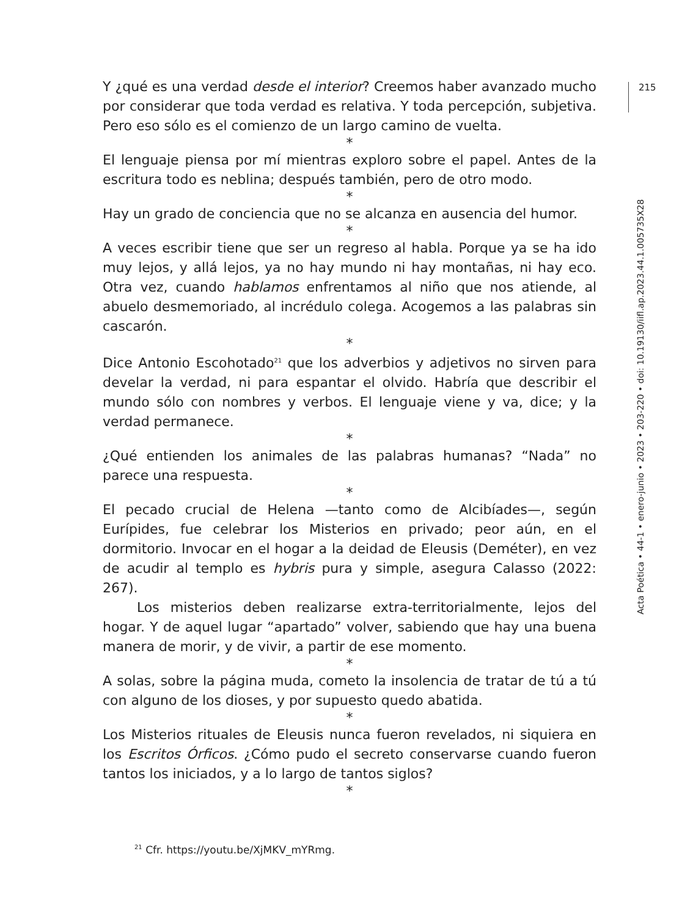Y ¿qué es una verdad desde el interior? Creemos haber avanzado mucho por considerar que toda verdad es relativa. Y toda percepción, subjetiva. Pero eso sólo es el comienzo de un largo camino de vuelta.
*
El lenguaje piensa por mí mientras exploro sobre el papel. Antes de la escritura todo es neblina; después también, pero de otro modo.
*
Hay un grado de conciencia que no se alcanza en ausencia del humor.
*
A veces escribir tiene que ser un regreso al habla. Porque ya se ha ido muy lejos, y allá lejos, ya no hay mundo ni hay montañas, ni hay eco. Otra vez, cuando hablamos enfrentamos al niño que nos atiende, al abuelo desmemoriado, al incrédulo colega. Acogemos a las palabras sin cascarón.
*
Dice Antonio Escohotado<sup>21</sup> que los adverbios y adjetivos no sirven para develar la verdad, ni para espantar el olvido. Habría que describir el mundo sólo con nombres y verbos. El lenguaje viene y va, dice; y la verdad permanece.
*
¿Qué entienden los animales de las palabras humanas? “Nada” no parece una respuesta.
*
El pecado crucial de Helena —tanto como de Alcibíades—, según Eurípides, fue celebrar los Misterios en privado; peor aún, en el dormitorio. Invocar en el hogar a la deidad de Eleusis (Deméter), en vez de acudir al templo es hybris pura y simple, asegura Calasso (2022: 267).
Los misterios deben realizarse extra-territorialmente, lejos del hogar. Y de aquel lugar “apartado” volver, sabiendo que hay una buena manera de morir, y de vivir, a partir de ese momento.
*
A solas, sobre la página muda, cometo la insolencia de tratar de tú a tú con alguno de los dioses, y por supuesto quedo abatida.
*
Los Misterios rituales de Eleusis nunca fueron revelados, ni siquiera en los Escritos Órficos. ¿Cómo pudo el secreto conservarse cuando fueron tantos los iniciados, y a lo largo de tantos siglos?
*
<sup>21</sup> Cfr. https://youtu.be/XjMKV_mYRmg.
215
Acta Poética • 44-1 • enero-junio • 2023 • 203-220 • doi: 10.19130/iifl.ap.2023.44.1.005735X28